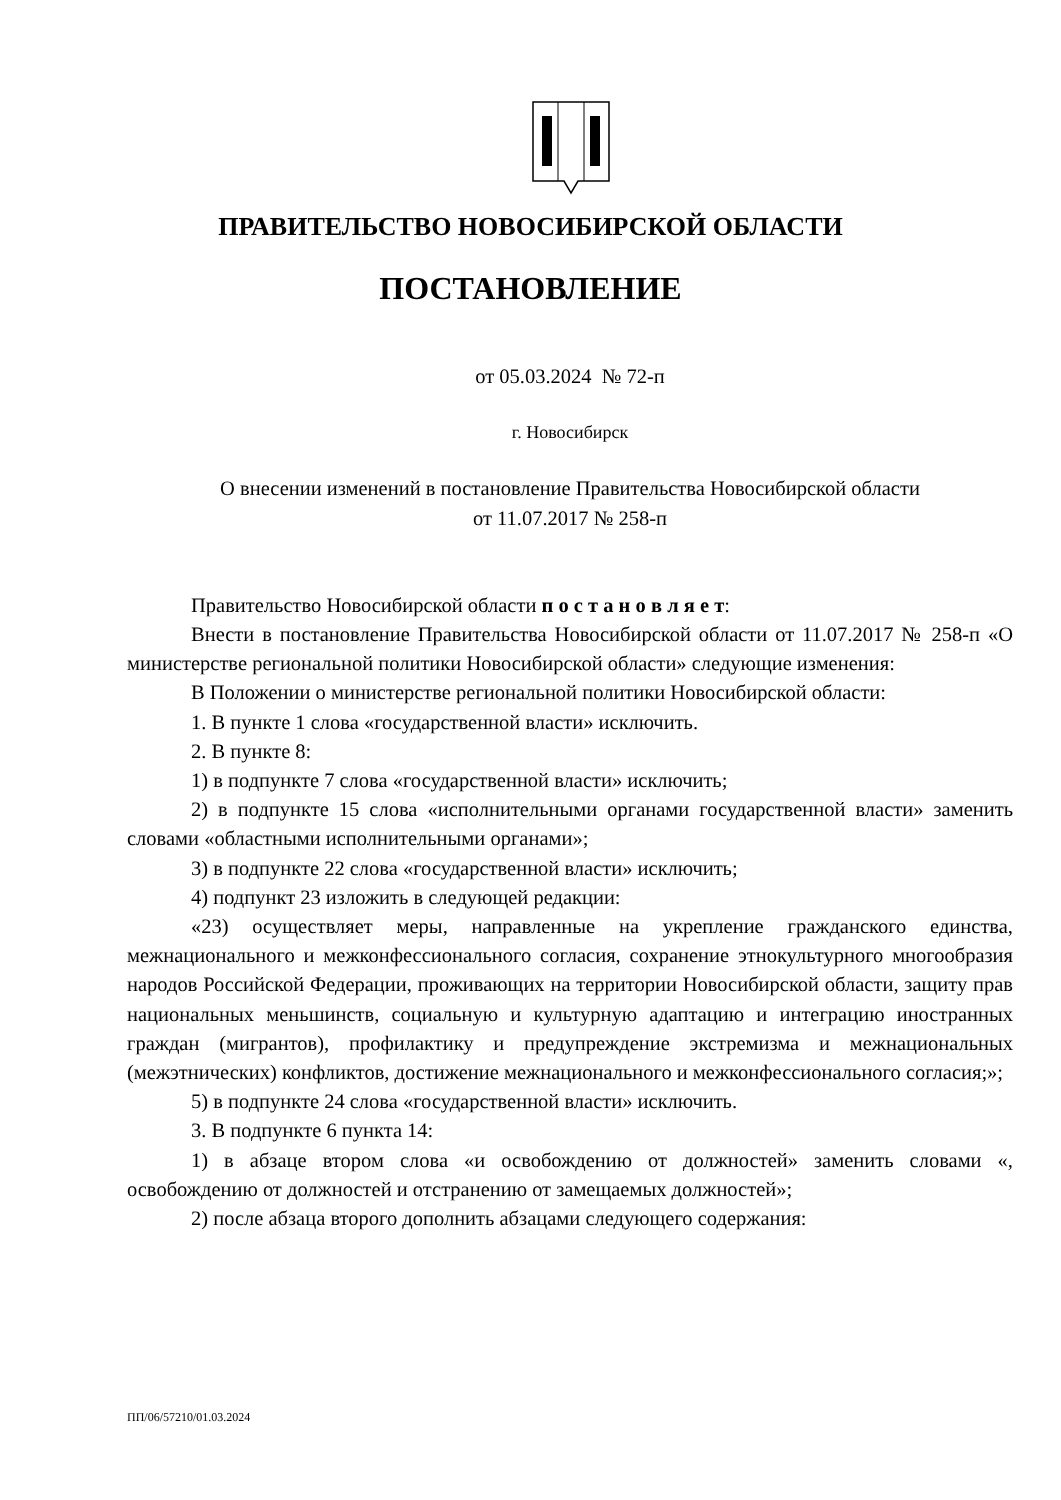ПРАВИТЕЛЬСТВО НОВОСИБИРСКОЙ ОБЛАСТИ
ПОСТАНОВЛЕНИЕ
от 05.03.2024 № 72-п
г. Новосибирск
О внесении изменений в постановление Правительства Новосибирской области
от 11.07.2017 № 258-п
Правительство Новосибирской области п о с т а н о в л я е т:
Внести в постановление Правительства Новосибирской области от 11.07.2017 № 258-п «О министерстве региональной политики Новосибирской области» следующие изменения:
В Положении о министерстве региональной политики Новосибирской области:
1. В пункте 1 слова «государственной власти» исключить.
2. В пункте 8:
1) в подпункте 7 слова «государственной власти» исключить;
2) в подпункте 15 слова «исполнительными органами государственной власти» заменить словами «областными исполнительными органами»;
3) в подпункте 22 слова «государственной власти» исключить;
4) подпункт 23 изложить в следующей редакции:
«23) осуществляет меры, направленные на укрепление гражданского единства, межнационального и межконфессионального согласия, сохранение этнокультурного многообразия народов Российской Федерации, проживающих на территории Новосибирской области, защиту прав национальных меньшинств, социальную и культурную адаптацию и интеграцию иностранных граждан (мигрантов), профилактику и предупреждение экстремизма и межнациональных (межэтнических) конфликтов, достижение межнационального и межконфессионального согласия;»;
5) в подпункте 24 слова «государственной власти» исключить.
3. В подпункте 6 пункта 14:
1) в абзаце втором слова «и освобождению от должностей» заменить словами «, освобождению от должностей и отстранению от замещаемых должностей»;
2) после абзаца второго дополнить абзацами следующего содержания:
ПП/06/57210/01.03.2024